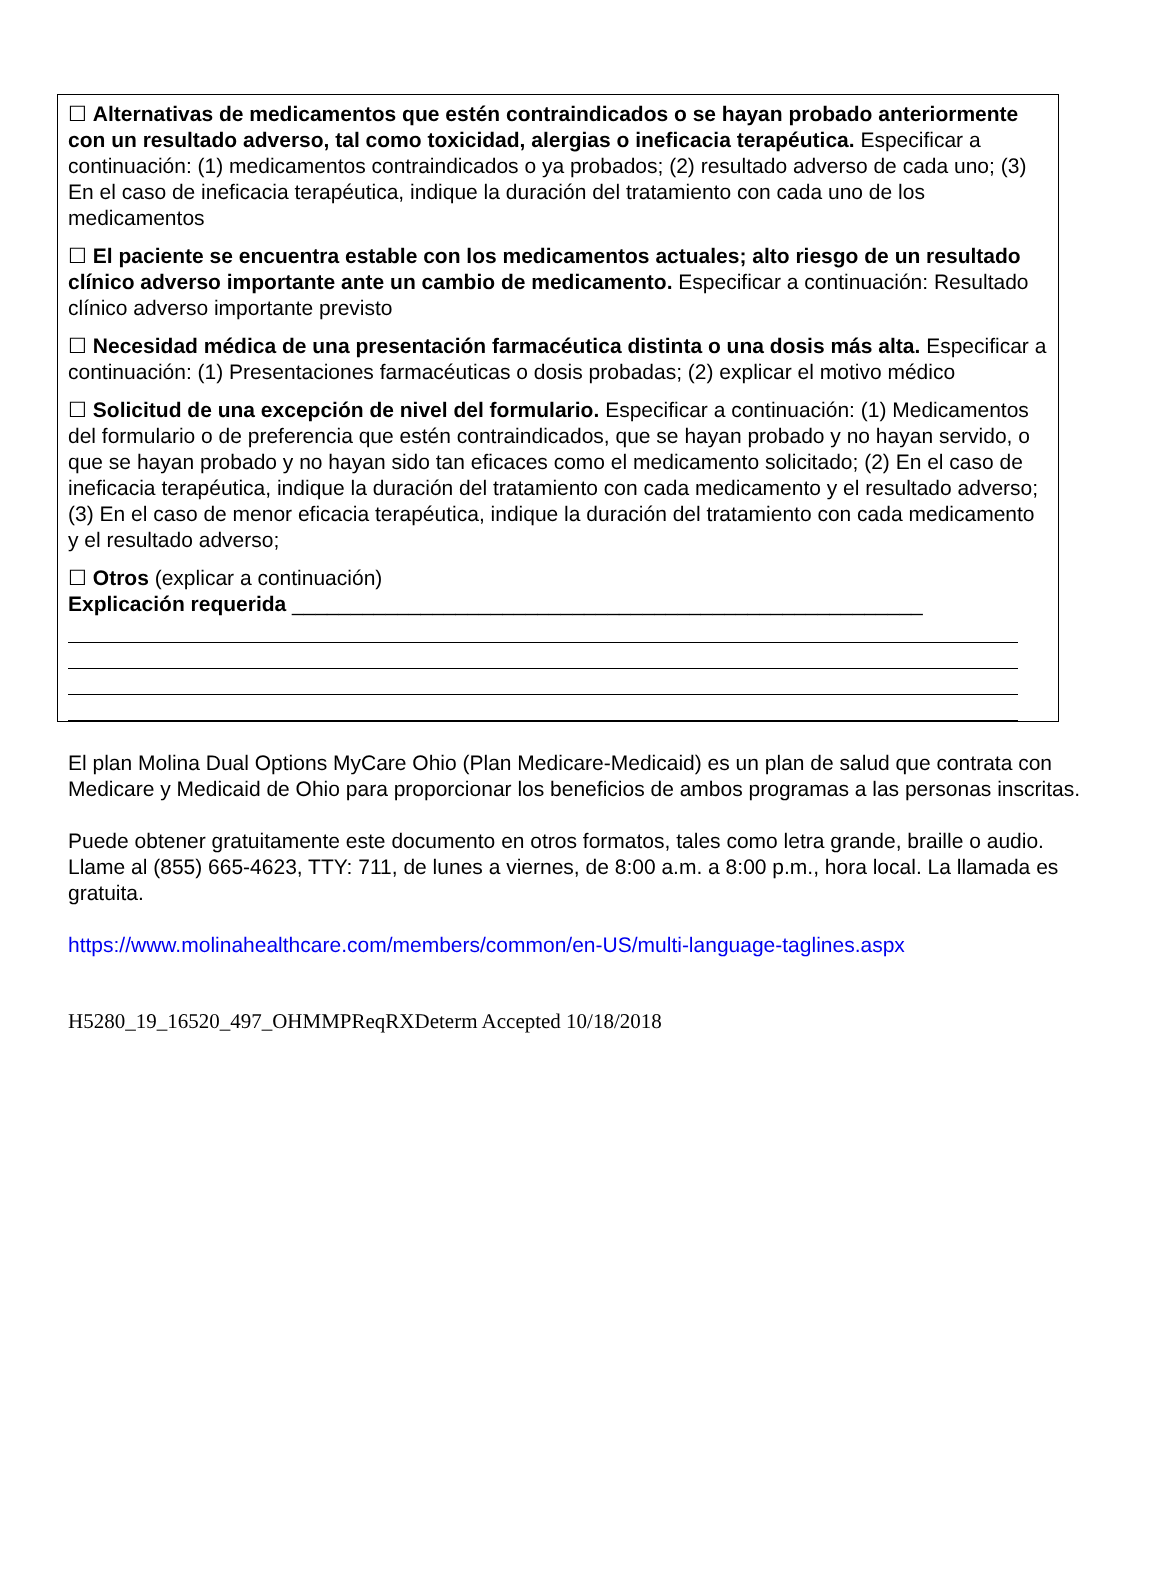☐ Alternativas de medicamentos que estén contraindicados o se hayan probado anteriormente con un resultado adverso, tal como toxicidad, alergias o ineficacia terapéutica. Especificar a continuación: (1) medicamentos contraindicados o ya probados; (2) resultado adverso de cada uno; (3) En el caso de ineficacia terapéutica, indique la duración del tratamiento con cada uno de los medicamentos
☐ El paciente se encuentra estable con los medicamentos actuales; alto riesgo de un resultado clínico adverso importante ante un cambio de medicamento. Especificar a continuación: Resultado clínico adverso importante previsto
☐ Necesidad médica de una presentación farmacéutica distinta o una dosis más alta. Especificar a continuación: (1) Presentaciones farmacéuticas o dosis probadas; (2) explicar el motivo médico
☐ Solicitud de una excepción de nivel del formulario. Especificar a continuación: (1) Medicamentos del formulario o de preferencia que estén contraindicados, que se hayan probado y no hayan servido, o que se hayan probado y no hayan sido tan eficaces como el medicamento solicitado; (2) En el caso de ineficacia terapéutica, indique la duración del tratamiento con cada medicamento y el resultado adverso; (3) En el caso de menor eficacia terapéutica, indique la duración del tratamiento con cada medicamento y el resultado adverso;
☐ Otros (explicar a continuación)
Explicación requerida ______________________________________________________
El plan Molina Dual Options MyCare Ohio (Plan Medicare-Medicaid) es un plan de salud que contrata con Medicare y Medicaid de Ohio para proporcionar los beneficios de ambos programas a las personas inscritas.
Puede obtener gratuitamente este documento en otros formatos, tales como letra grande, braille o audio. Llame al (855) 665-4623, TTY: 711, de lunes a viernes, de 8:00 a.m. a 8:00 p.m., hora local. La llamada es gratuita.
https://www.molinahealthcare.com/members/common/en-US/multi-language-taglines.aspx
H5280_19_16520_497_OHMMPReqRXDeterm Accepted 10/18/2018